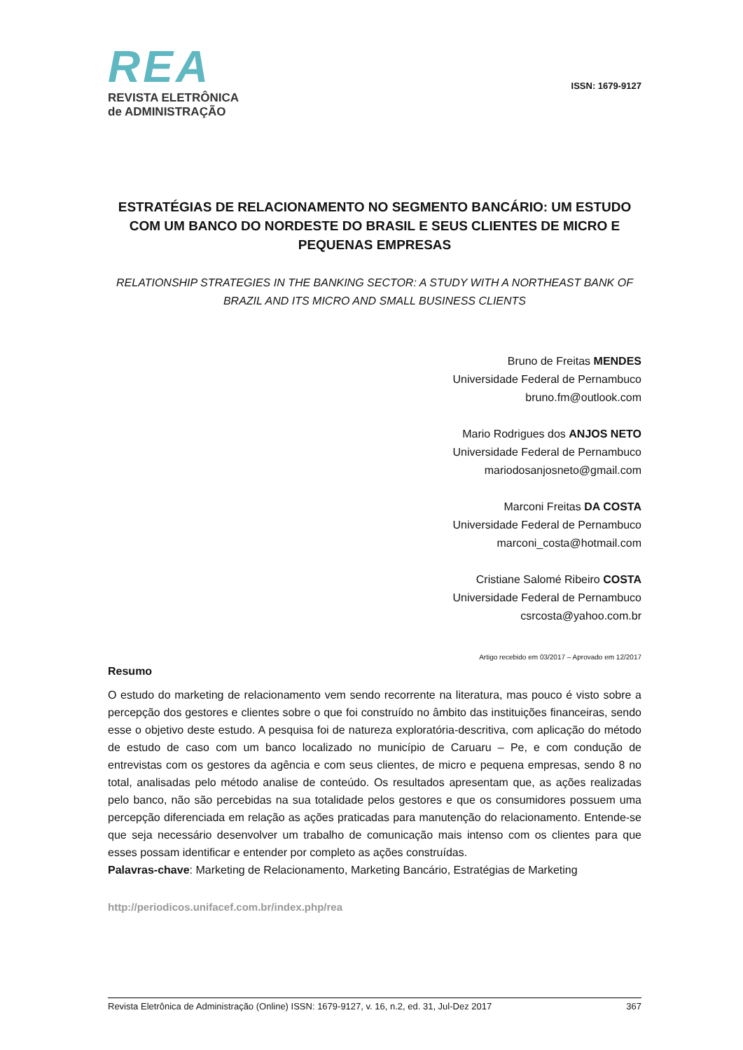REA
REVISTA ELETRÔNICA
de ADMINISTRAÇÃO
ISSN: 1679-9127
ESTRATÉGIAS DE RELACIONAMENTO NO SEGMENTO BANCÁRIO: UM ESTUDO COM UM BANCO DO NORDESTE DO BRASIL E SEUS CLIENTES DE MICRO E PEQUENAS EMPRESAS
RELATIONSHIP STRATEGIES IN THE BANKING SECTOR: A STUDY WITH A NORTHEAST BANK OF BRAZIL AND ITS MICRO AND SMALL BUSINESS CLIENTS
Bruno de Freitas MENDES
Universidade Federal de Pernambuco
bruno.fm@outlook.com
Mario Rodrigues dos ANJOS NETO
Universidade Federal de Pernambuco
mariodosanjosneto@gmail.com
Marconi Freitas DA COSTA
Universidade Federal de Pernambuco
marconi_costa@hotmail.com
Cristiane Salomé Ribeiro COSTA
Universidade Federal de Pernambuco
csrcosta@yahoo.com.br
Artigo recebido em 03/2017 – Aprovado em 12/2017
Resumo
O estudo do marketing de relacionamento vem sendo recorrente na literatura, mas pouco é visto sobre a percepção dos gestores e clientes sobre o que foi construído no âmbito das instituições financeiras, sendo esse o objetivo deste estudo. A pesquisa foi de natureza exploratória-descritiva, com aplicação do método de estudo de caso com um banco localizado no município de Caruaru – Pe, e com condução de entrevistas com os gestores da agência e com seus clientes, de micro e pequena empresas, sendo 8 no total, analisadas pelo método analise de conteúdo. Os resultados apresentam que, as ações realizadas pelo banco, não são percebidas na sua totalidade pelos gestores e que os consumidores possuem uma percepção diferenciada em relação as ações praticadas para manutenção do relacionamento. Entende-se que seja necessário desenvolver um trabalho de comunicação mais intenso com os clientes para que esses possam identificar e entender por completo as ações construídas.
Palavras-chave: Marketing de Relacionamento, Marketing Bancário, Estratégias de Marketing
http://periodicos.unifacef.com.br/index.php/rea
Revista Eletrônica de Administração (Online) ISSN: 1679-9127, v. 16, n.2, ed. 31, Jul-Dez 2017 367